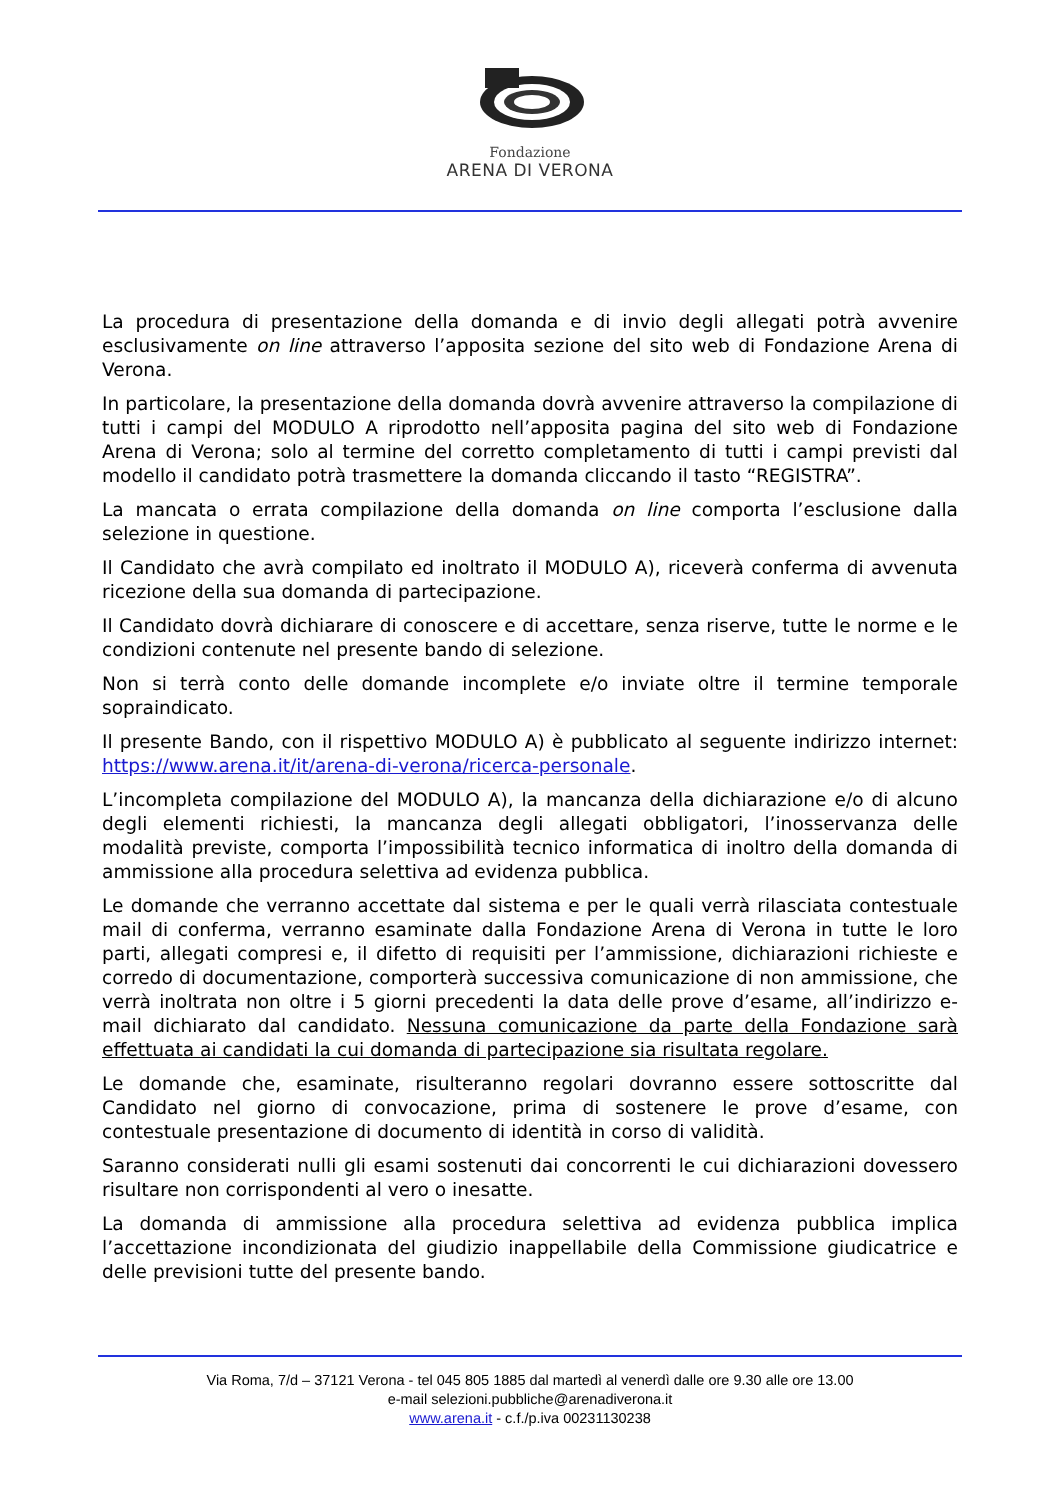Fondazione
ARENA DI VERONA
La procedura di presentazione della domanda e di invio degli allegati potrà avvenire esclusivamente on line attraverso l’apposita sezione del sito web di Fondazione Arena di Verona.
In particolare, la presentazione della domanda dovrà avvenire attraverso la compilazione di tutti i campi del MODULO A riprodotto nell’apposita pagina del sito web di Fondazione Arena di Verona; solo al termine del corretto completamento di tutti i campi previsti dal modello il candidato potrà trasmettere la domanda cliccando il tasto “REGISTRA”.
La mancata o errata compilazione della domanda on line comporta l’esclusione dalla selezione in questione.
Il Candidato che avrà compilato ed inoltrato il MODULO A), riceverà conferma di avvenuta ricezione della sua domanda di partecipazione.
Il Candidato dovrà dichiarare di conoscere e di accettare, senza riserve, tutte le norme e le condizioni contenute nel presente bando di selezione.
Non si terrà conto delle domande incomplete e/o inviate oltre il termine temporale sopraindicato.
Il presente Bando, con il rispettivo MODULO A) è pubblicato al seguente indirizzo internet: https://www.arena.it/it/arena-di-verona/ricerca-personale.
L’incompleta compilazione del MODULO A), la mancanza della dichiarazione e/o di alcuno degli elementi richiesti, la mancanza degli allegati obbligatori, l’inosservanza delle modalità previste, comporta l’impossibilità tecnico informatica di inoltro della domanda di ammissione alla procedura selettiva ad evidenza pubblica.
Le domande che verranno accettate dal sistema e per le quali verrà rilasciata contestuale mail di conferma, verranno esaminate dalla Fondazione Arena di Verona in tutte le loro parti, allegati compresi e, il difetto di requisiti per l’ammissione, dichiarazioni richieste e corredo di documentazione, comporterà successiva comunicazione di non ammissione, che verrà inoltrata non oltre i 5 giorni precedenti la data delle prove d’esame, all’indirizzo e-mail dichiarato dal candidato. Nessuna comunicazione da parte della Fondazione sarà effettuata ai candidati la cui domanda di partecipazione sia risultata regolare.
Le domande che, esaminate, risulteranno regolari dovranno essere sottoscritte dal Candidato nel giorno di convocazione, prima di sostenere le prove d’esame, con contestuale presentazione di documento di identità in corso di validità.
Saranno considerati nulli gli esami sostenuti dai concorrenti le cui dichiarazioni dovessero risultare non corrispondenti al vero o inesatte.
La domanda di ammissione alla procedura selettiva ad evidenza pubblica implica l’accettazione incondizionata del giudizio inappellabile della Commissione giudicatrice e delle previsioni tutte del presente bando.
Via Roma, 7/d – 37121 Verona - tel 045 805 1885 dal martedì al venerdì dalle ore 9.30 alle ore 13.00
e-mail selezioni.pubbliche@arenadiverona.it
www.arena.it - c.f./p.iva 00231130238